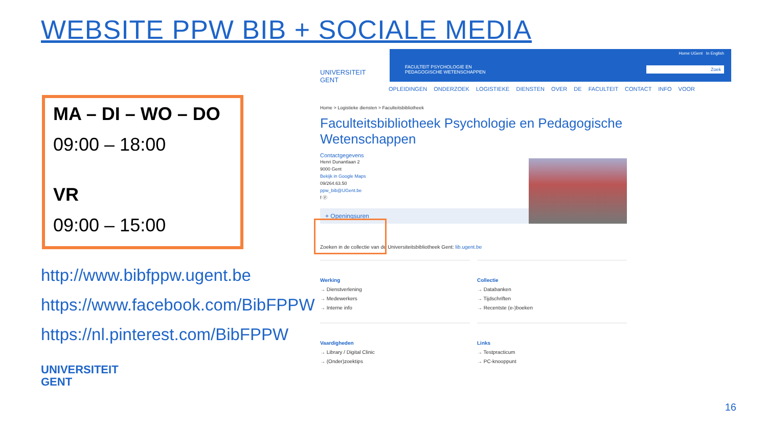WEBSITE PPW BIB + SOCIALE MEDIA
MA – DI – WO – DO
09:00 – 18:00
VR
09:00 – 15:00
http://www.bibfppw.ugent.be
https://www.facebook.com/BibFPPW
https://nl.pinterest.com/BibFPPW
UNIVERSITEIT
GENT
16
UNIVERSITEIT
GENT
Home UGent In English
FACULTEIT PSYCHOLOGIE EN
PEDAGOGISCHE WETENSCHAPPEN
Zoek
OPLEIDINGEN ONDERZOEK LOGISTIEKE DIENSTEN OVER DE FACULTEIT CONTACT INFO VOOR
Home > Logistieke diensten > Faculteitsbibliotheek
Faculteitsbibliotheek Psychologie en Pedagogische Wetenschappen
Contactgegevens
Henri Dunantlaan 2
9000 Gent
Bekijk in Google Maps
09/264.63.50
ppw_bib@UGent.be
f ⓟ
+ Openingsuren
Zoeken in de collectie van de Universiteitsbibliotheek Gent: lib.ugent.be
Werking
→ Dienstverlening
→ Medewerkers
→ Interne info
Collectie
→ Databanken
→ Tijdschriften
→ Recentste (e-)boeken
Vaardigheden
→ Library / Digital Clinic
→ (Onder)zoektips
Links
→ Testpracticum
→ PC-knooppunt